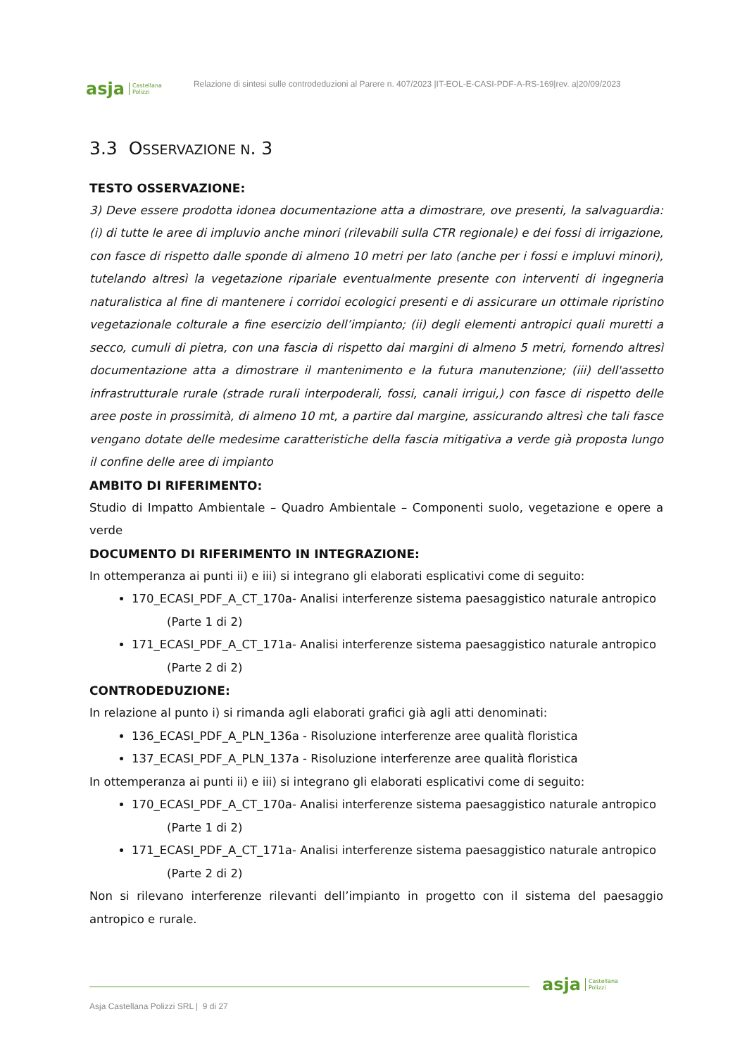asja Castellana
Polizzi
Relazione di sintesi sulle controdeduzioni al Parere n. 407/2023 |IT-EOL-E-CASI-PDF-A-RS-169|rev. a|20/09/2023
3.3 OSSERVAZIONE N. 3
TESTO OSSERVAZIONE:
3) Deve essere prodotta idonea documentazione atta a dimostrare, ove presenti, la salvaguardia: (i) di tutte le aree di impluvio anche minori (rilevabili sulla CTR regionale) e dei fossi di irrigazione, con fasce di rispetto dalle sponde di almeno 10 metri per lato (anche per i fossi e impluvi minori), tutelando altresì la vegetazione ripariale eventualmente presente con interventi di ingegneria naturalistica al fine di mantenere i corridoi ecologici presenti e di assicurare un ottimale ripristino vegetazionale colturale a fine esercizio dell’impianto; (ii) degli elementi antropici quali muretti a secco, cumuli di pietra, con una fascia di rispetto dai margini di almeno 5 metri, fornendo altresì documentazione atta a dimostrare il mantenimento e la futura manutenzione; (iii) dell'assetto infrastrutturale rurale (strade rurali interpoderali, fossi, canali irrigui,) con fasce di rispetto delle aree poste in prossimità, di almeno 10 mt, a partire dal margine, assicurando altresì che tali fasce vengano dotate delle medesime caratteristiche della fascia mitigativa a verde già proposta lungo il confine delle aree di impianto
AMBITO DI RIFERIMENTO:
Studio di Impatto Ambientale – Quadro Ambientale – Componenti suolo, vegetazione e opere a verde
DOCUMENTO DI RIFERIMENTO IN INTEGRAZIONE:
In ottemperanza ai punti ii) e iii) si integrano gli elaborati esplicativi come di seguito:
170_ECASI_PDF_A_CT_170a- Analisi interferenze sistema paesaggistico naturale antropico
(Parte 1 di 2)
171_ECASI_PDF_A_CT_171a- Analisi interferenze sistema paesaggistico naturale antropico
(Parte 2 di 2)
CONTRODEDUZIONE:
In relazione al punto i) si rimanda agli elaborati grafici già agli atti denominati:
136_ECASI_PDF_A_PLN_136a - Risoluzione interferenze aree qualità floristica
137_ECASI_PDF_A_PLN_137a - Risoluzione interferenze aree qualità floristica
In ottemperanza ai punti ii) e iii) si integrano gli elaborati esplicativi come di seguito:
170_ECASI_PDF_A_CT_170a- Analisi interferenze sistema paesaggistico naturale antropico
(Parte 1 di 2)
171_ECASI_PDF_A_CT_171a- Analisi interferenze sistema paesaggistico naturale antropico
(Parte 2 di 2)
Non si rilevano interferenze rilevanti dell’impianto in progetto con il sistema del paesaggio antropico e rurale.
asja Castellana
Polizzi
Asja Castellana Polizzi SRL | 9 di 27